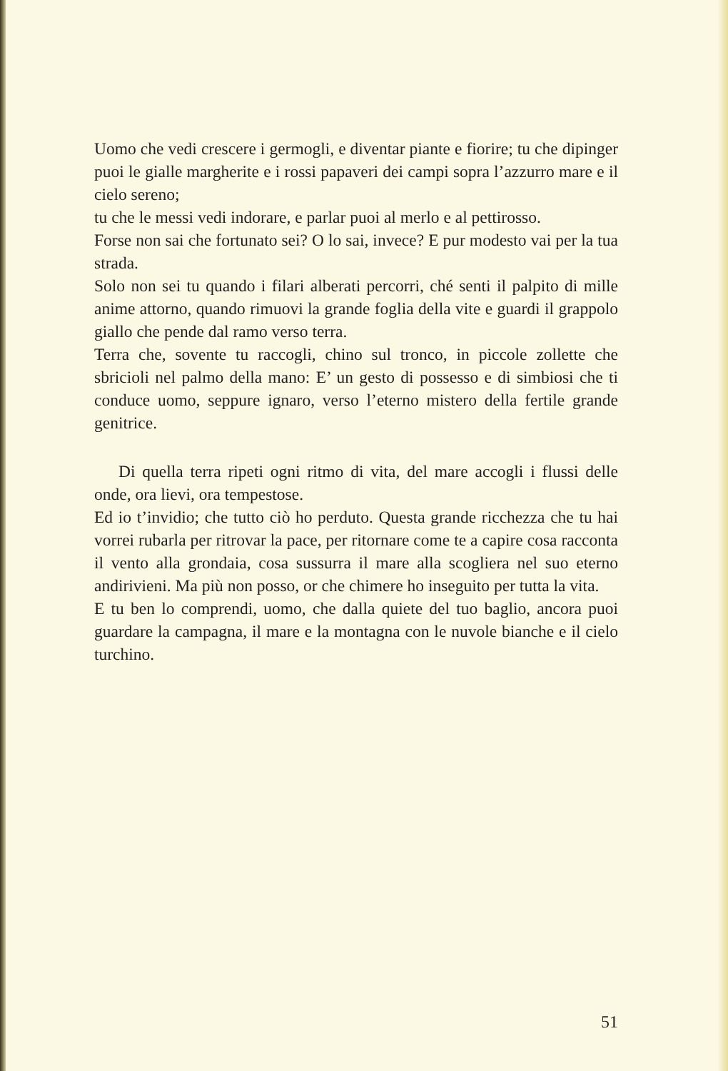Uomo che vedi crescere i germogli, e diventar piante e fiorire; tu che dipinger puoi le gialle margherite e i rossi papaveri dei campi sopra l’azzurro mare e il cielo sereno;
tu che le messi vedi indorare, e parlar puoi al merlo e al pettirosso.
Forse non sai che fortunato sei? O lo sai, invece? E pur modesto vai per la tua strada.
Solo non sei tu quando i filari alberati percorri, ché senti il palpito di mille anime attorno, quando rimuovi la grande foglia della vite e guardi il grappolo giallo che pende dal ramo verso terra.
Terra che, sovente tu raccogli, chino sul tronco, in piccole zollette che sbricioli nel palmo della mano: E’ un gesto di possesso e di simbiosi che ti conduce uomo, seppure ignaro, verso l’eterno mistero della fertile grande genitrice.
Di quella terra ripeti ogni ritmo di vita, del mare accogli i flussi delle onde, ora lievi, ora tempestose.
Ed io t’invidio; che tutto ciò ho perduto. Questa grande ricchezza che tu hai vorrei rubarla per ritrovar la pace, per ritornare come te a capire cosa racconta il vento alla grondaia, cosa sussurra il mare alla scogliera nel suo eterno andirivieni. Ma più non posso, or che chimere ho inseguito per tutta la vita.
E tu ben lo comprendi, uomo, che dalla quiete del tuo baglio, ancora puoi guardare la campagna, il mare e la montagna con le nuvole bianche e il cielo turchino.
51